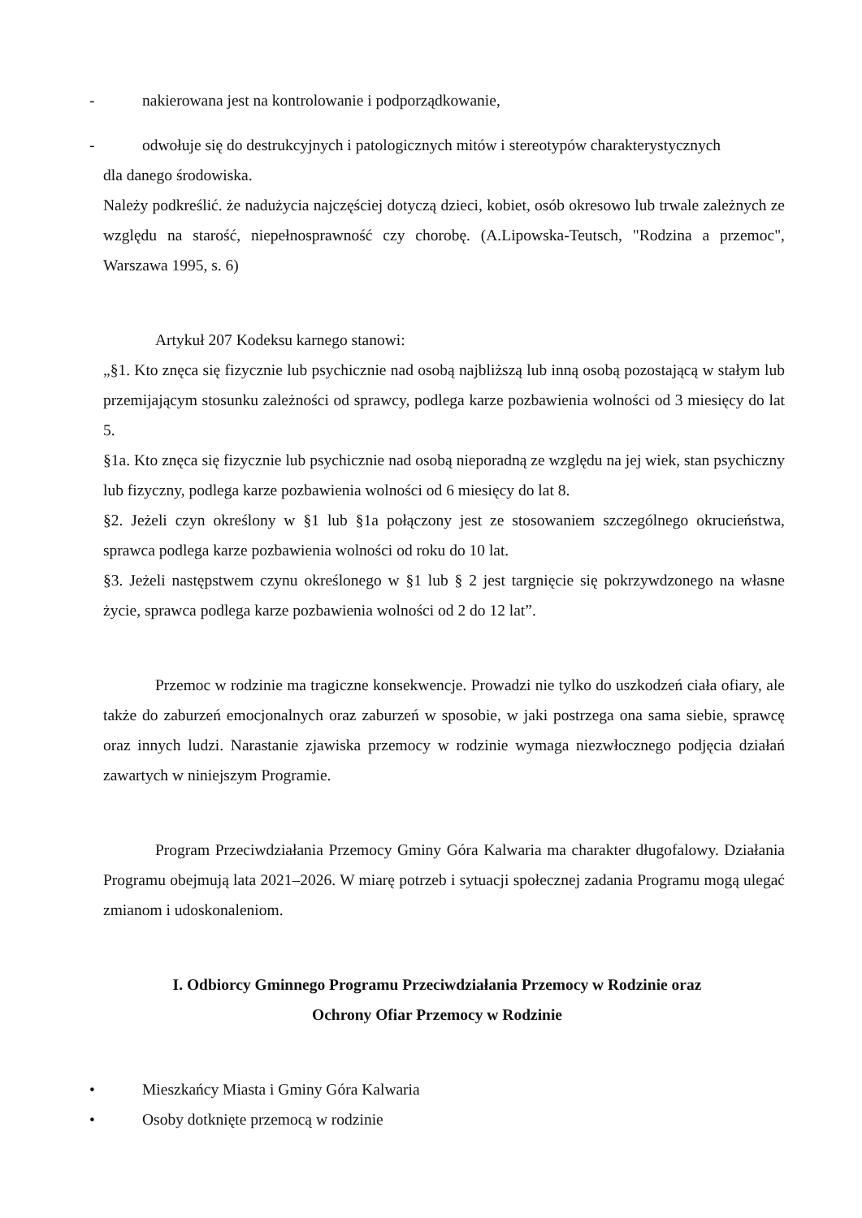- nakierowana jest na kontrolowanie i podporządkowanie,
- odwołuje się do destrukcyjnych i patologicznych mitów i stereotypów charakterystycznych
dla danego środowiska.
Należy podkreślić. że nadużycia najczęściej dotyczą dzieci, kobiet, osób okresowo lub trwale zależnych ze względu na starość, niepełnosprawność czy chorobę. (A.Lipowska-Teutsch, "Rodzina a przemoc", Warszawa 1995, s. 6)
Artykuł 207 Kodeksu karnego stanowi:
„§1. Kto znęca się fizycznie lub psychicznie nad osobą najbliższą lub inną osobą pozostającą w stałym lub przemijającym stosunku zależności od sprawcy, podlega karze pozbawienia wolności od 3 miesięcy do lat 5.
§1a. Kto znęca się fizycznie lub psychicznie nad osobą nieporadną ze względu na jej wiek, stan psychiczny lub fizyczny, podlega karze pozbawienia wolności od 6 miesięcy do lat 8.
§2. Jeżeli czyn określony w §1 lub §1a połączony jest ze stosowaniem szczególnego okrucieństwa, sprawca podlega karze pozbawienia wolności od roku do 10 lat.
§3. Jeżeli następstwem czynu określonego w §1 lub § 2 jest targnięcie się pokrzywdzonego na własne życie, sprawca podlega karze pozbawienia wolności od 2 do 12 lat”.
Przemoc w rodzinie ma tragiczne konsekwencje. Prowadzi nie tylko do uszkodzeń ciała ofiary, ale także do zaburzeń emocjonalnych oraz zaburzeń w sposobie, w jaki postrzega ona sama siebie, sprawcę oraz innych ludzi. Narastanie zjawiska przemocy w rodzinie wymaga niezwłocznego podjęcia działań zawartych w niniejszym Programie.
Program Przeciwdziałania Przemocy Gminy Góra Kalwaria ma charakter długofalowy. Działania Programu obejmują lata 2021–2026. W miarę potrzeb i sytuacji społecznej zadania Programu mogą ulegać zmianom i udoskonaleniom.
I. Odbiorcy Gminnego Programu Przeciwdziałania Przemocy w Rodzinie oraz
Ochrony Ofiar Przemocy w Rodzinie
• Mieszkańcy Miasta i Gminy Góra Kalwaria
• Osoby dotknięte przemocą w rodzinie